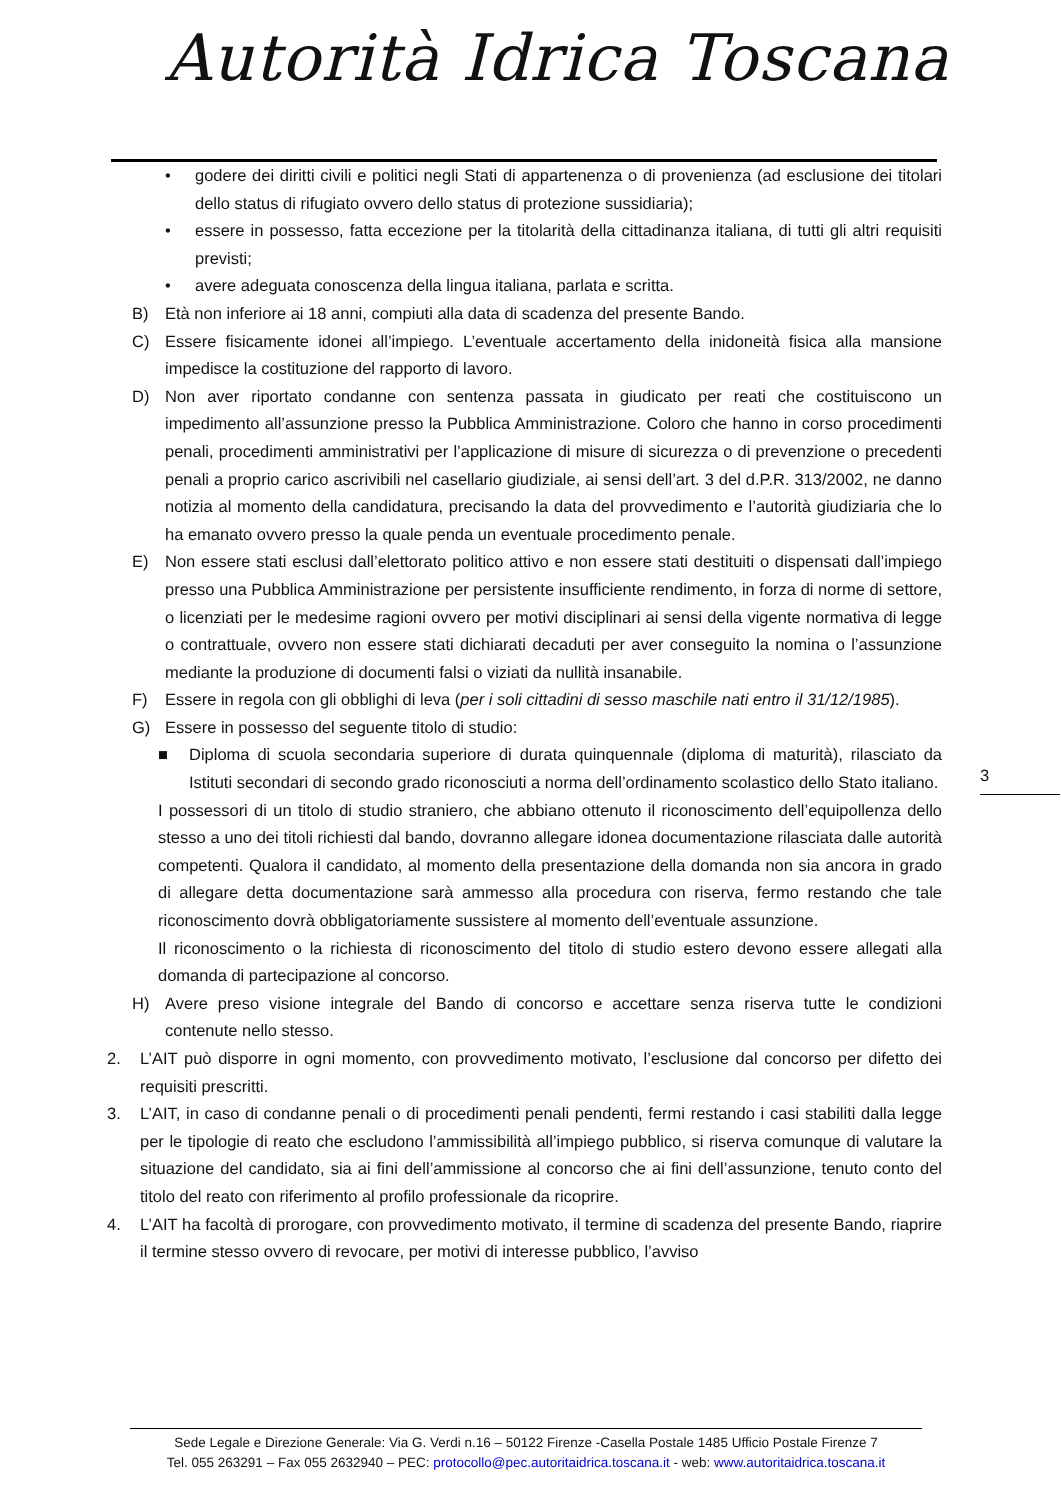Autorità Idrica Toscana
• godere dei diritti civili e politici negli Stati di appartenenza o di provenienza (ad esclusione dei titolari dello status di rifugiato ovvero dello status di protezione sussidiaria);
• essere in possesso, fatta eccezione per la titolarità della cittadinanza italiana, di tutti gli altri requisiti previsti;
• avere adeguata conoscenza della lingua italiana, parlata e scritta.
B) Età non inferiore ai 18 anni, compiuti alla data di scadenza del presente Bando.
C) Essere fisicamente idonei all’impiego. L’eventuale accertamento della inidoneità fisica alla mansione impedisce la costituzione del rapporto di lavoro.
D) Non aver riportato condanne con sentenza passata in giudicato per reati che costituiscono un impedimento all’assunzione presso la Pubblica Amministrazione. Coloro che hanno in corso procedimenti penali, procedimenti amministrativi per l’applicazione di misure di sicurezza o di prevenzione o precedenti penali a proprio carico ascrivibili nel casellario giudiziale, ai sensi dell’art. 3 del d.P.R. 313/2002, ne danno notizia al momento della candidatura, precisando la data del provvedimento e l’autorità giudiziaria che lo ha emanato ovvero presso la quale penda un eventuale procedimento penale.
E) Non essere stati esclusi dall’elettorato politico attivo e non essere stati destituiti o dispensati dall’impiego presso una Pubblica Amministrazione per persistente insufficiente rendimento, in forza di norme di settore, o licenziati per le medesime ragioni ovvero per motivi disciplinari ai sensi della vigente normativa di legge o contrattuale, ovvero non essere stati dichiarati decaduti per aver conseguito la nomina o l’assunzione mediante la produzione di documenti falsi o viziati da nullità insanabile.
F) Essere in regola con gli obblighi di leva (per i soli cittadini di sesso maschile nati entro il 31/12/1985).
G) Essere in possesso del seguente titolo di studio:
■ Diploma di scuola secondaria superiore di durata quinquennale (diploma di maturità), rilasciato da Istituti secondari di secondo grado riconosciuti a norma dell’ordinamento scolastico dello Stato italiano.
I possessori di un titolo di studio straniero, che abbiano ottenuto il riconoscimento dell’equipollenza dello stesso a uno dei titoli richiesti dal bando, dovranno allegare idonea documentazione rilasciata dalle autorità competenti. Qualora il candidato, al momento della presentazione della domanda non sia ancora in grado di allegare detta documentazione sarà ammesso alla procedura con riserva, fermo restando che tale riconoscimento dovrà obbligatoriamente sussistere al momento dell’eventuale assunzione.
Il riconoscimento o la richiesta di riconoscimento del titolo di studio estero devono essere allegati alla domanda di partecipazione al concorso.
H) Avere preso visione integrale del Bando di concorso e accettare senza riserva tutte le condizioni contenute nello stesso.
2. L’AIT può disporre in ogni momento, con provvedimento motivato, l’esclusione dal concorso per difetto dei requisiti prescritti.
3. L’AIT, in caso di condanne penali o di procedimenti penali pendenti, fermi restando i casi stabiliti dalla legge per le tipologie di reato che escludono l’ammissibilità all’impiego pubblico, si riserva comunque di valutare la situazione del candidato, sia ai fini dell’ammissione al concorso che ai fini dell’assunzione, tenuto conto del titolo del reato con riferimento al profilo professionale da ricoprire.
4. L’AIT ha facoltà di prorogare, con provvedimento motivato, il termine di scadenza del presente Bando, riaprire il termine stesso ovvero di revocare, per motivi di interesse pubblico, l’avviso
3
Sede Legale e Direzione Generale: Via G. Verdi n.16 – 50122 Firenze -Casella Postale 1485 Ufficio Postale Firenze 7
Tel. 055 263291 – Fax 055 2632940 – PEC: protocollo@pec.autoritaidrica.toscana.it - web: www.autoritaidrica.toscana.it